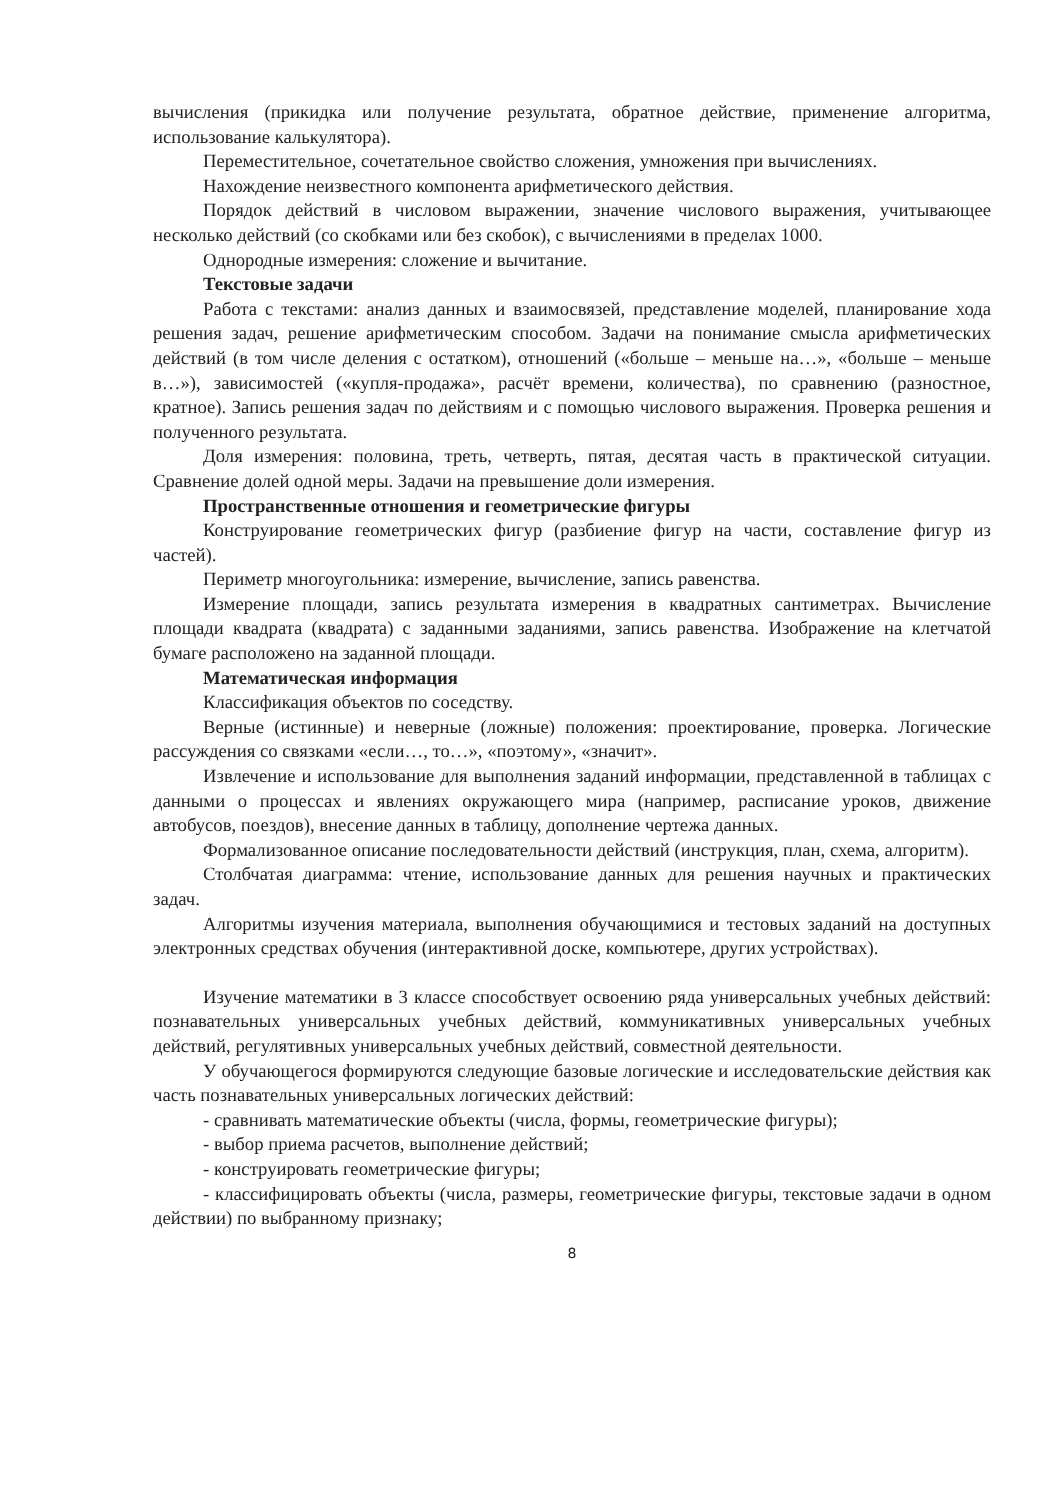вычисления (прикидка или получение результата, обратное действие, применение алгоритма, использование калькулятора).
Переместительное, сочетательное свойство сложения, умножения при вычислениях.
Нахождение неизвестного компонента арифметического действия.
Порядок действий в числовом выражении, значение числового выражения, учитывающее несколько действий (со скобками или без скобок), с вычислениями в пределах 1000.
Однородные измерения: сложение и вычитание.
Текстовые задачи
Работа с текстами: анализ данных и взаимосвязей, представление моделей, планирование хода решения задач, решение арифметическим способом. Задачи на понимание смысла арифметических действий (в том числе деления с остатком), отношений («больше – меньше на…», «больше – меньше в…»), зависимостей («купля-продажа», расчёт времени, количества), по сравнению (разностное, кратное). Запись решения задач по действиям и с помощью числового выражения. Проверка решения и полученного результата.
Доля измерения: половина, треть, четверть, пятая, десятая часть в практической ситуации. Сравнение долей одной меры. Задачи на превышение доли измерения.
Пространственные отношения и геометрические фигуры
Конструирование геометрических фигур (разбиение фигур на части, составление фигур из частей).
Периметр многоугольника: измерение, вычисление, запись равенства.
Измерение площади, запись результата измерения в квадратных сантиметрах. Вычисление площади квадрата (квадрата) с заданными заданиями, запись равенства. Изображение на клетчатой бумаге расположено на заданной площади.
Математическая информация
Классификация объектов по соседству.
Верные (истинные) и неверные (ложные) положения: проектирование, проверка. Логические рассуждения со связками «если…, то…», «поэтому», «значит».
Извлечение и использование для выполнения заданий информации, представленной в таблицах с данными о процессах и явлениях окружающего мира (например, расписание уроков, движение автобусов, поездов), внесение данных в таблицу, дополнение чертежа данных.
Формализованное описание последовательности действий (инструкция, план, схема, алгоритм).
Столбчатая диаграмма: чтение, использование данных для решения научных и практических задач.
Алгоритмы изучения материала, выполнения обучающимися и тестовых заданий на доступных электронных средствах обучения (интерактивной доске, компьютере, других устройствах).
Изучение математики в 3 классе способствует освоению ряда универсальных учебных действий: познавательных универсальных учебных действий, коммуникативных универсальных учебных действий, регулятивных универсальных учебных действий, совместной деятельности.
У обучающегося формируются следующие базовые логические и исследовательские действия как часть познавательных универсальных логических действий:
- сравнивать математические объекты (числа, формы, геометрические фигуры);
- выбор приема расчетов, выполнение действий;
- конструировать геометрические фигуры;
- классифицировать объекты (числа, размеры, геометрические фигуры, текстовые задачи в одном действии) по выбранному признаку;
8